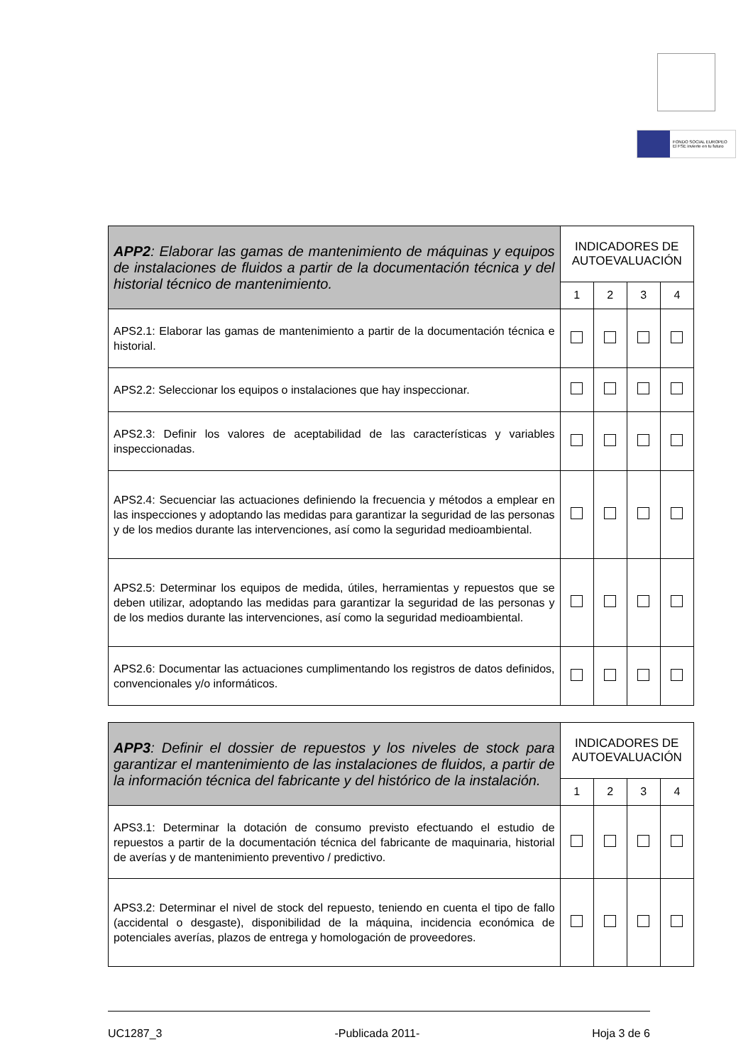FONDO SOCIAL EUROPEO
El FSE invierte en tu futuro
| APP2 : Elaborar las gamas de mantenimiento de máquinas y equipos de instalaciones de fluidos a partir de la documentación técnica y del historial técnico de mantenimiento. | INDICADORES DE AUTOEVALUACIÓN | | | |
| --- | --- | --- | --- | --- |
| | 1 | 2 | 3 | 4 |
| APS2.1: Elaborar las gamas de mantenimiento a partir de la documentación técnica e historial. | | | | |
| APS2.2: Seleccionar los equipos o instalaciones que hay inspeccionar. | | | | |
| APS2.3: Definir los valores de aceptabilidad de las características y variables inspeccionadas. | | | | |
| APS2.4: Secuenciar las actuaciones definiendo la frecuencia y métodos a emplear en las inspecciones y adoptando las medidas para garantizar la seguridad de las personas y de los medios durante las intervenciones, así como la seguridad medioambiental. | | | | |
| APS2.5: Determinar los equipos de medida, útiles, herramientas y repuestos que se deben utilizar, adoptando las medidas para garantizar la seguridad de las personas y de los medios durante las intervenciones, así como la seguridad medioambiental. | | | | |
| APS2.6: Documentar las actuaciones cumplimentando los registros de datos definidos, convencionales y/o informáticos. | | | | |
| APP3 : Definir el dossier de repuestos y los niveles de stock para garantizar el mantenimiento de las instalaciones de fluidos, a partir de la información técnica del fabricante y del histórico de la instalación. | INDICADORES DE AUTOEVALUACIÓN | | | |
| --- | --- | --- | --- | --- |
| | 1 | 2 | 3 | 4 |
| APS3.1: Determinar la dotación de consumo previsto efectuando el estudio de repuestos a partir de la documentación técnica del fabricante de maquinaria, historial de averías y de mantenimiento preventivo / predictivo. | | | | |
| APS3.2: Determinar el nivel de stock del repuesto, teniendo en cuenta el tipo de fallo (accidental o desgaste), disponibilidad de la máquina, incidencia económica de potenciales averías, plazos de entrega y homologación de proveedores. | | | | |
UC1287_3 -Publicada 2011- Hoja 3 de 6